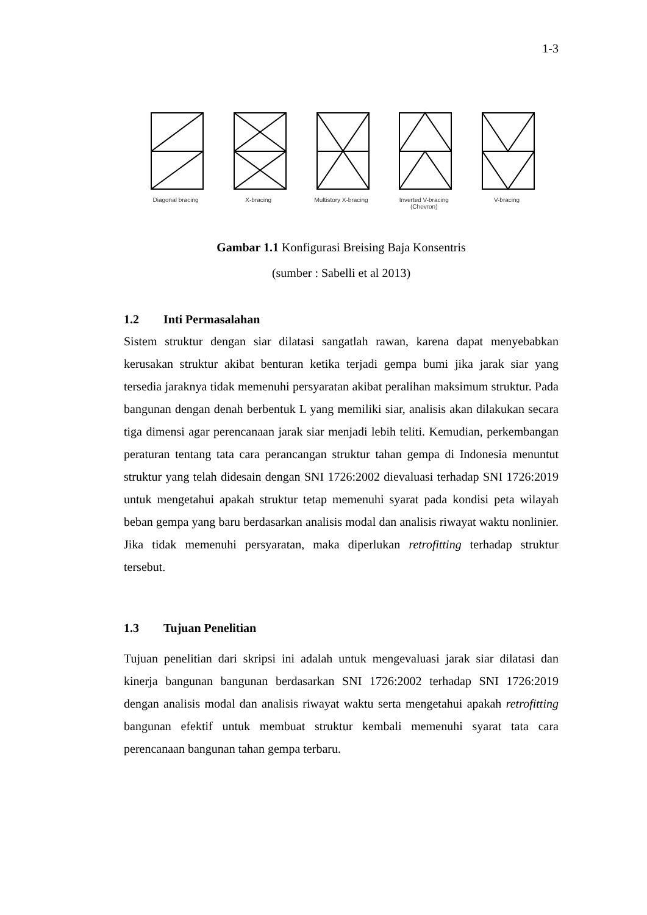1-3
Diagonal bracing
X-bracing
Multistory X-bracing
Inverted V-bracing
(Chevron)
V-bracing
Gambar 1.1 Konfigurasi Breising Baja Konsentris
(sumber : Sabelli et al 2013)
1.2 Inti Permasalahan
Sistem struktur dengan siar dilatasi sangatlah rawan, karena dapat menyebabkan kerusakan struktur akibat benturan ketika terjadi gempa bumi jika jarak siar yang tersedia jaraknya tidak memenuhi persyaratan akibat peralihan maksimum struktur. Pada bangunan dengan denah berbentuk L yang memiliki siar, analisis akan dilakukan secara tiga dimensi agar perencanaan jarak siar menjadi lebih teliti. Kemudian, perkembangan peraturan tentang tata cara perancangan struktur tahan gempa di Indonesia menuntut struktur yang telah didesain dengan SNI 1726:2002 dievaluasi terhadap SNI 1726:2019 untuk mengetahui apakah struktur tetap memenuhi syarat pada kondisi peta wilayah beban gempa yang baru berdasarkan analisis modal dan analisis riwayat waktu nonlinier. Jika tidak memenuhi persyaratan, maka diperlukan retrofitting terhadap struktur tersebut.
1.3 Tujuan Penelitian
Tujuan penelitian dari skripsi ini adalah untuk mengevaluasi jarak siar dilatasi dan kinerja bangunan bangunan berdasarkan SNI 1726:2002 terhadap SNI 1726:2019 dengan analisis modal dan analisis riwayat waktu serta mengetahui apakah retrofitting bangunan efektif untuk membuat struktur kembali memenuhi syarat tata cara perencanaan bangunan tahan gempa terbaru.